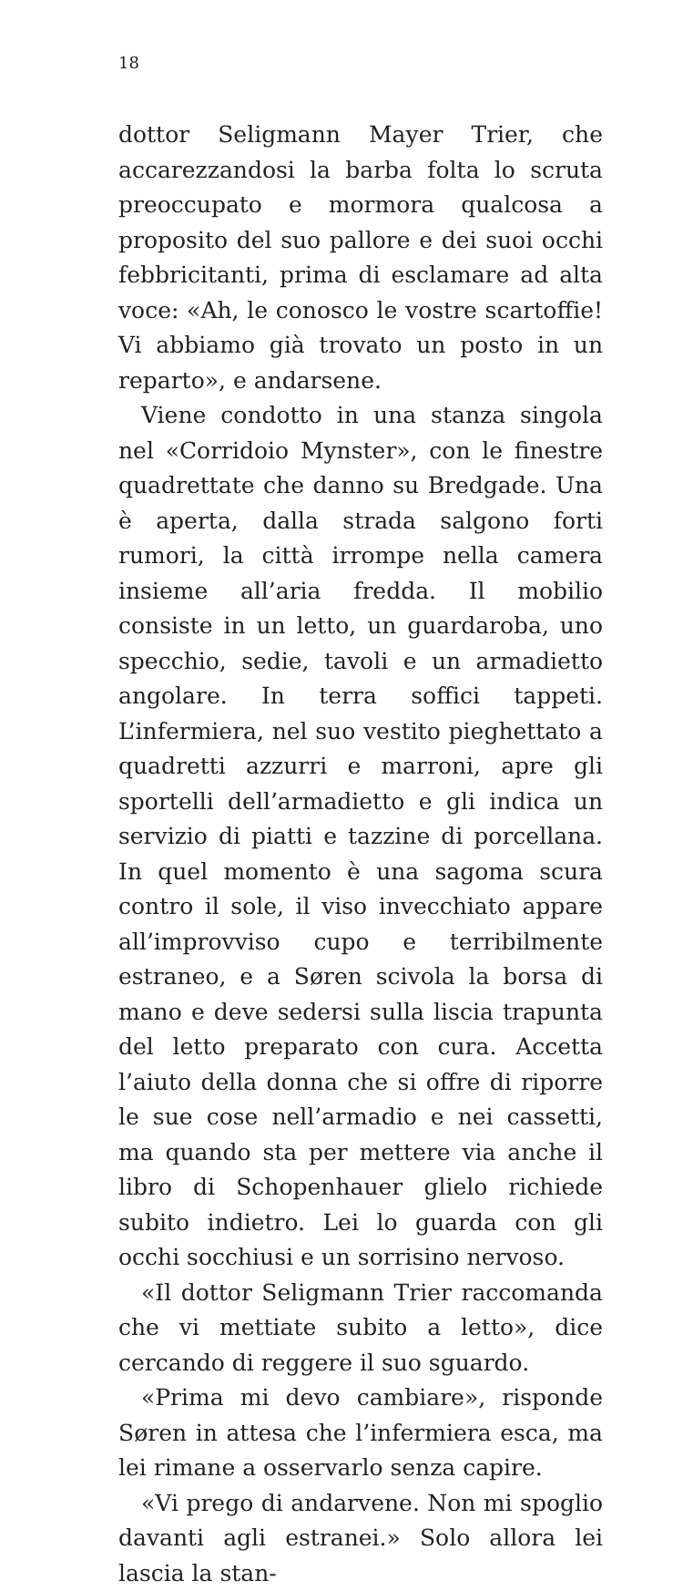18
dottor Seligmann Mayer Trier, che accarezzandosi la barba folta lo scruta preoccupato e mormora qualcosa a proposito del suo pallore e dei suoi occhi febbricitanti, prima di esclamare ad alta voce: «Ah, le conosco le vostre scartoffie! Vi abbiamo già trovato un posto in un reparto», e andarsene.
Viene condotto in una stanza singola nel «Corridoio Mynster», con le finestre quadrettate che danno su Bredgade. Una è aperta, dalla strada salgono forti rumori, la città irrompe nella camera insieme all’aria fredda. Il mobilio consiste in un letto, un guardaroba, uno specchio, sedie, tavoli e un armadietto angolare. In terra soffici tappeti. L’infermiera, nel suo vestito pieghettato a quadretti azzurri e marroni, apre gli sportelli dell’armadietto e gli indica un servizio di piatti e tazzine di porcellana. In quel momento è una sagoma scura contro il sole, il viso invecchiato appare all’improvviso cupo e terribilmente estraneo, e a Søren scivola la borsa di mano e deve sedersi sulla liscia trapunta del letto preparato con cura. Accetta l’aiuto della donna che si offre di riporre le sue cose nell’armadio e nei cassetti, ma quando sta per mettere via anche il libro di Schopenhauer glielo richiede subito indietro. Lei lo guarda con gli occhi socchiusi e un sorrisino nervoso.
«Il dottor Seligmann Trier raccomanda che vi mettiate subito a letto», dice cercando di reggere il suo sguardo.
«Prima mi devo cambiare», risponde Søren in attesa che l’infermiera esca, ma lei rimane a osservarlo senza capire.
«Vi prego di andarvene. Non mi spoglio davanti agli estranei.» Solo allora lei lascia la stan-